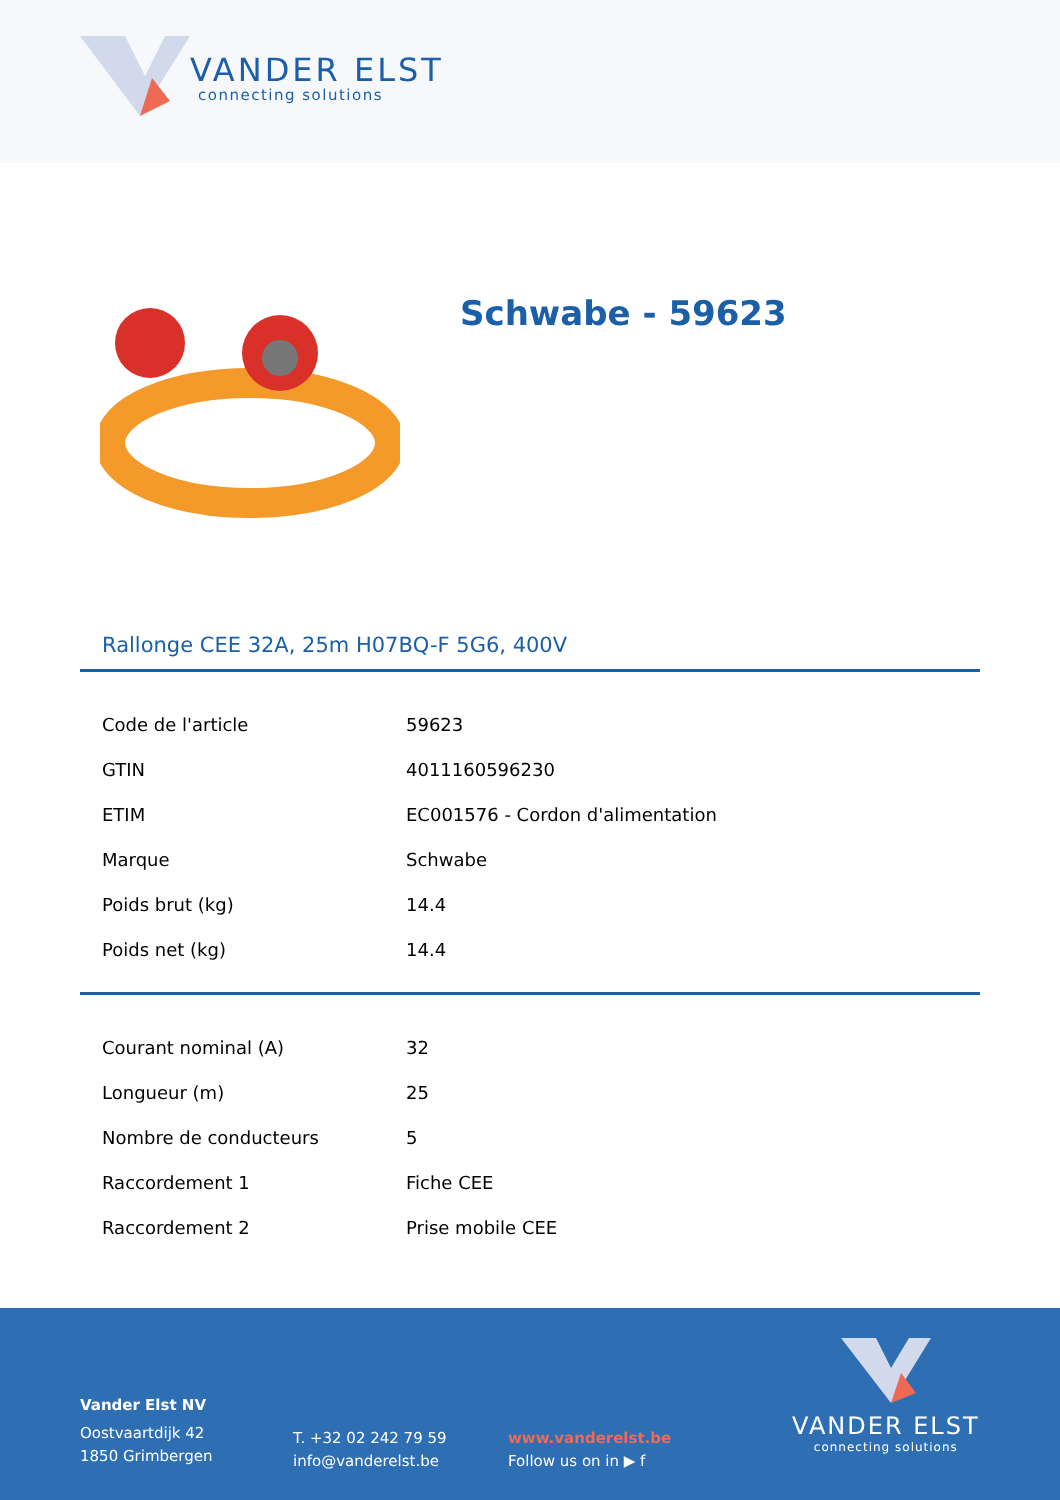VANDER ELST
connecting solutions
Schwabe - 59623
Rallonge CEE 32A, 25m H07BQ-F 5G6, 400V
| Code de l'article | 59623 |
| GTIN | 4011160596230 |
| ETIM | EC001576 - Cordon d'alimentation |
| Marque | Schwabe |
| Poids brut (kg) | 14.4 |
| Poids net (kg) | 14.4 |
| Courant nominal (A) | 32 |
| Longueur (m) | 25 |
| Nombre de conducteurs | 5 |
| Raccordement 1 | Fiche CEE |
| Raccordement 2 | Prise mobile CEE |
Vander Elst NV
Oostvaartdijk 42
1850 Grimbergen
T. +32 02 242 79 59
info@vanderelst.be
www.vanderelst.be
Follow us on in ▶ f
VANDER ELST
connecting solutions